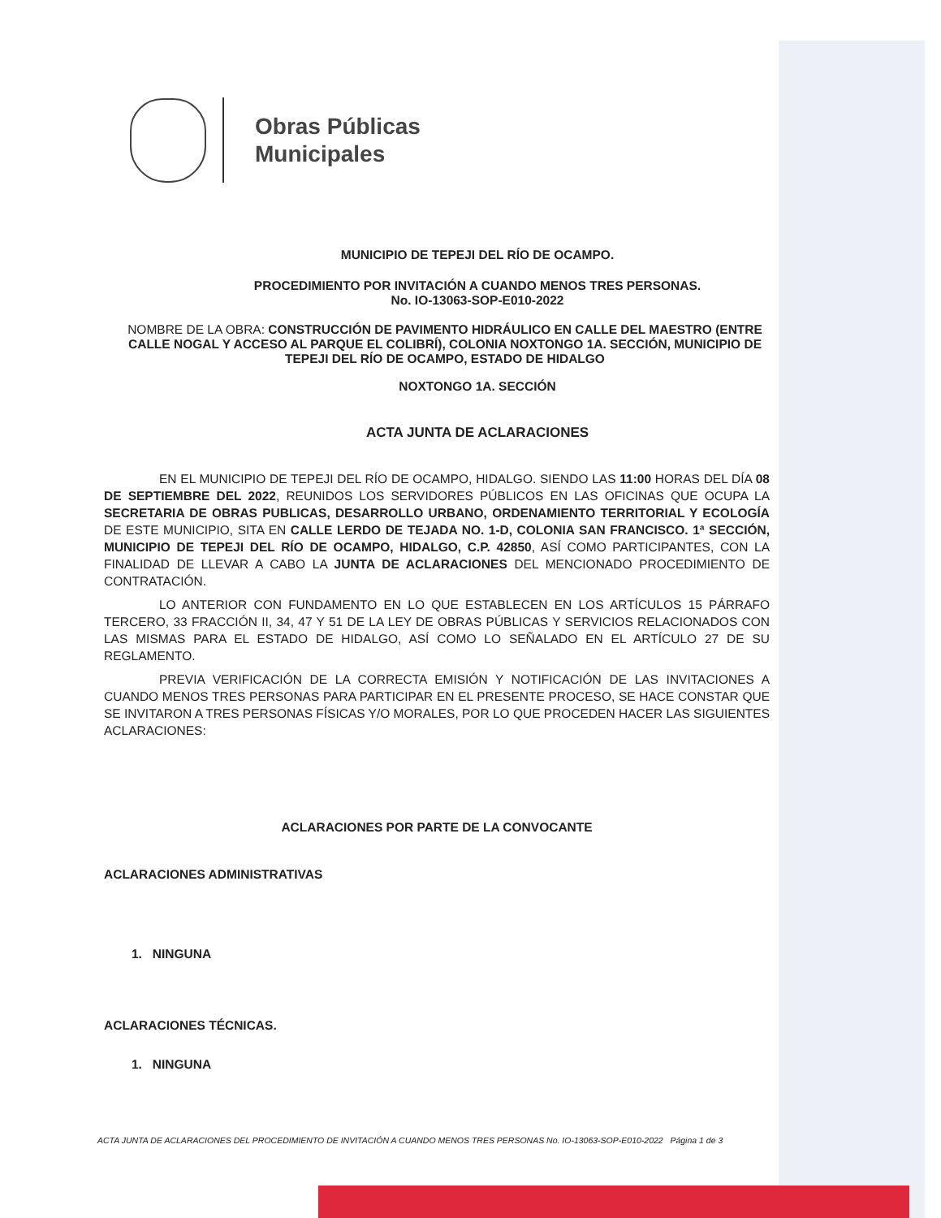Obras Públicas
Municipales
MUNICIPIO DE TEPEJI DEL RÍO DE OCAMPO.
PROCEDIMIENTO POR INVITACIÓN A CUANDO MENOS TRES PERSONAS.
No. IO-13063-SOP-E010-2022
NOMBRE DE LA OBRA: CONSTRUCCIÓN DE PAVIMENTO HIDRÁULICO EN CALLE DEL MAESTRO (ENTRE CALLE NOGAL Y ACCESO AL PARQUE EL COLIBRÍ), COLONIA NOXTONGO 1A. SECCIÓN, MUNICIPIO DE TEPEJI DEL RÍO DE OCAMPO, ESTADO DE HIDALGO
NOXTONGO 1A. SECCIÓN
ACTA JUNTA DE ACLARACIONES
EN EL MUNICIPIO DE TEPEJI DEL RÍO DE OCAMPO, HIDALGO. SIENDO LAS 11:00 HORAS DEL DÍA 08 DE SEPTIEMBRE DEL 2022, REUNIDOS LOS SERVIDORES PÚBLICOS EN LAS OFICINAS QUE OCUPA LA SECRETARIA DE OBRAS PUBLICAS, DESARROLLO URBANO, ORDENAMIENTO TERRITORIAL Y ECOLOGÍA DE ESTE MUNICIPIO, SITA EN CALLE LERDO DE TEJADA NO. 1-D, COLONIA SAN FRANCISCO. 1ª SECCIÓN, MUNICIPIO DE TEPEJI DEL RÍO DE OCAMPO, HIDALGO, C.P. 42850, ASÍ COMO PARTICIPANTES, CON LA FINALIDAD DE LLEVAR A CABO LA JUNTA DE ACLARACIONES DEL MENCIONADO PROCEDIMIENTO DE CONTRATACIÓN.
LO ANTERIOR CON FUNDAMENTO EN LO QUE ESTABLECEN EN LOS ARTÍCULOS 15 PÁRRAFO TERCERO, 33 FRACCIÓN II, 34, 47 Y 51 DE LA LEY DE OBRAS PÚBLICAS Y SERVICIOS RELACIONADOS CON LAS MISMAS PARA EL ESTADO DE HIDALGO, ASÍ COMO LO SEÑALADO EN EL ARTÍCULO 27 DE SU REGLAMENTO.
PREVIA VERIFICACIÓN DE LA CORRECTA EMISIÓN Y NOTIFICACIÓN DE LAS INVITACIONES A CUANDO MENOS TRES PERSONAS PARA PARTICIPAR EN EL PRESENTE PROCESO, SE HACE CONSTAR QUE SE INVITARON A TRES PERSONAS FÍSICAS Y/O MORALES, POR LO QUE PROCEDEN HACER LAS SIGUIENTES ACLARACIONES:
ACLARACIONES POR PARTE DE LA CONVOCANTE
ACLARACIONES ADMINISTRATIVAS
1. NINGUNA
ACLARACIONES TÉCNICAS.
1. NINGUNA
ACTA JUNTA DE ACLARACIONES DEL PROCEDIMIENTO DE INVITACIÓN A CUANDO MENOS TRES PERSONAS No. IO-13063-SOP-E010-2022 Página 1 de 3